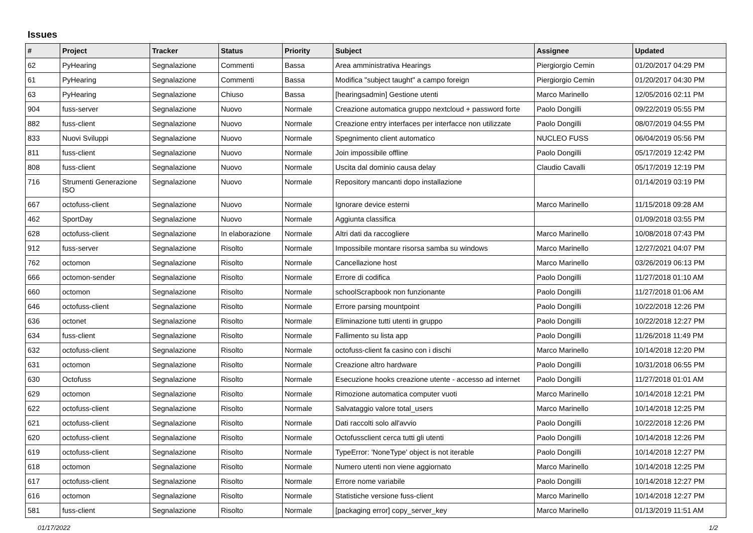Issues
| # | Project | Tracker | Status | Priority | Subject | Assignee | Updated |
| --- | --- | --- | --- | --- | --- | --- | --- |
| 62 | PyHearing | Segnalazione | Commenti | Bassa | Area amministrativa Hearings | Piergiorgio Cemin | 01/20/2017 04:29 PM |
| 61 | PyHearing | Segnalazione | Commenti | Bassa | Modifica "subject taught" a campo foreign | Piergiorgio Cemin | 01/20/2017 04:30 PM |
| 63 | PyHearing | Segnalazione | Chiuso | Bassa | [hearingsadmin] Gestione utenti | Marco Marinello | 12/05/2016 02:11 PM |
| 904 | fuss-server | Segnalazione | Nuovo | Normale | Creazione automatica gruppo nextcloud + password forte | Paolo Dongilli | 09/22/2019 05:55 PM |
| 882 | fuss-client | Segnalazione | Nuovo | Normale | Creazione entry interfaces per interfacce non utilizzate | Paolo Dongilli | 08/07/2019 04:55 PM |
| 833 | Nuovi Sviluppi | Segnalazione | Nuovo | Normale | Spegnimento client automatico | NUCLEO FUSS | 06/04/2019 05:56 PM |
| 811 | fuss-client | Segnalazione | Nuovo | Normale | Join impossibile offline | Paolo Dongilli | 05/17/2019 12:42 PM |
| 808 | fuss-client | Segnalazione | Nuovo | Normale | Uscita dal dominio causa delay | Claudio Cavalli | 05/17/2019 12:19 PM |
| 716 | Strumenti Generazione ISO | Segnalazione | Nuovo | Normale | Repository mancanti dopo installazione | | 01/14/2019 03:19 PM |
| 667 | octofuss-client | Segnalazione | Nuovo | Normale | Ignorare device esterni | Marco Marinello | 11/15/2018 09:28 AM |
| 462 | SportDay | Segnalazione | Nuovo | Normale | Aggiunta classifica | | 01/09/2018 03:55 PM |
| 628 | octofuss-client | Segnalazione | In elaborazione | Normale | Altri dati da raccogliere | Marco Marinello | 10/08/2018 07:43 PM |
| 912 | fuss-server | Segnalazione | Risolto | Normale | Impossibile montare risorsa samba su windows | Marco Marinello | 12/27/2021 04:07 PM |
| 762 | octomon | Segnalazione | Risolto | Normale | Cancellazione host | Marco Marinello | 03/26/2019 06:13 PM |
| 666 | octomon-sender | Segnalazione | Risolto | Normale | Errore di codifica | Paolo Dongilli | 11/27/2018 01:10 AM |
| 660 | octomon | Segnalazione | Risolto | Normale | schoolScrapbook non funzionante | Paolo Dongilli | 11/27/2018 01:06 AM |
| 646 | octofuss-client | Segnalazione | Risolto | Normale | Errore parsing mountpoint | Paolo Dongilli | 10/22/2018 12:26 PM |
| 636 | octonet | Segnalazione | Risolto | Normale | Eliminazione tutti utenti in gruppo | Paolo Dongilli | 10/22/2018 12:27 PM |
| 634 | fuss-client | Segnalazione | Risolto | Normale | Fallimento su lista app | Paolo Dongilli | 11/26/2018 11:49 PM |
| 632 | octofuss-client | Segnalazione | Risolto | Normale | octofuss-client fa casino con i dischi | Marco Marinello | 10/14/2018 12:20 PM |
| 631 | octomon | Segnalazione | Risolto | Normale | Creazione altro hardware | Paolo Dongilli | 10/31/2018 06:55 PM |
| 630 | Octofuss | Segnalazione | Risolto | Normale | Esecuzione hooks creazione utente - accesso ad internet | Paolo Dongilli | 11/27/2018 01:01 AM |
| 629 | octomon | Segnalazione | Risolto | Normale | Rimozione automatica computer vuoti | Marco Marinello | 10/14/2018 12:21 PM |
| 622 | octofuss-client | Segnalazione | Risolto | Normale | Salvataggio valore total_users | Marco Marinello | 10/14/2018 12:25 PM |
| 621 | octofuss-client | Segnalazione | Risolto | Normale | Dati raccolti solo all'avvio | Paolo Dongilli | 10/22/2018 12:26 PM |
| 620 | octofuss-client | Segnalazione | Risolto | Normale | Octofussclient cerca tutti gli utenti | Paolo Dongilli | 10/14/2018 12:26 PM |
| 619 | octofuss-client | Segnalazione | Risolto | Normale | TypeError: 'NoneType' object is not iterable | Paolo Dongilli | 10/14/2018 12:27 PM |
| 618 | octomon | Segnalazione | Risolto | Normale | Numero utenti non viene aggiornato | Marco Marinello | 10/14/2018 12:25 PM |
| 617 | octofuss-client | Segnalazione | Risolto | Normale | Errore nome variabile | Paolo Dongilli | 10/14/2018 12:27 PM |
| 616 | octomon | Segnalazione | Risolto | Normale | Statistiche versione fuss-client | Marco Marinello | 10/14/2018 12:27 PM |
| 581 | fuss-client | Segnalazione | Risolto | Normale | [packaging error] copy_server_key | Marco Marinello | 01/13/2019 11:51 AM |
01/17/2022 1/2